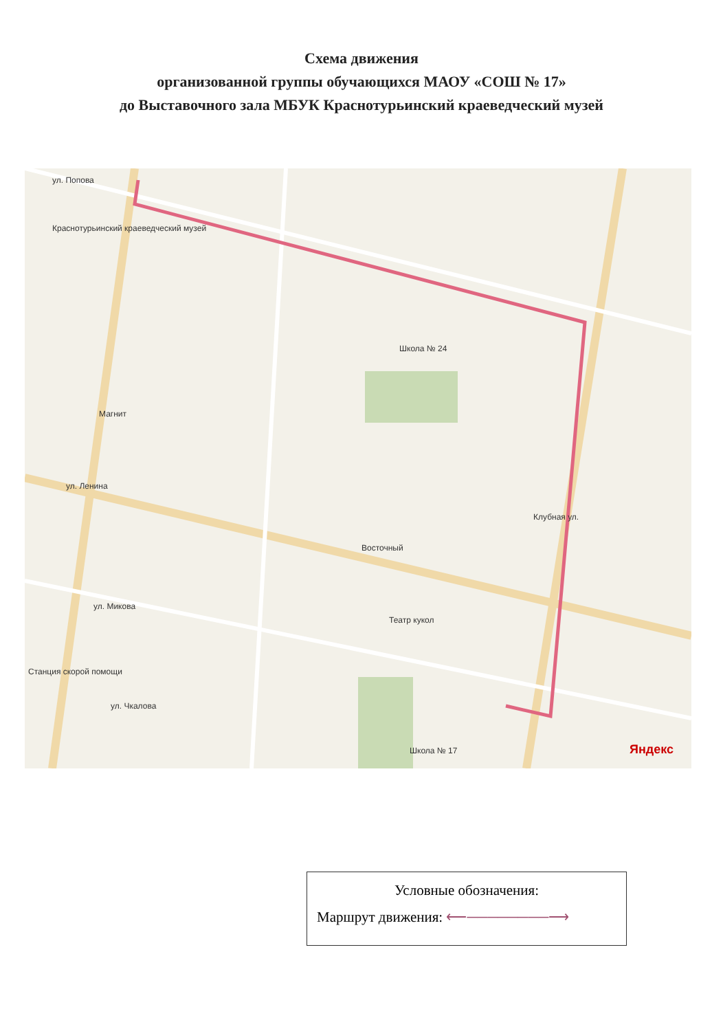Схема движения
организованной группы обучающихся МАОУ «СОШ № 17»
до Выставочного зала МБУК Краснотурьинский краеведческий музей
Краснотурьинский краеведческий музей
Школа № 24
Магнит
Восточный
Театр кукол
Станция скорой помощи
Школа № 17
ул. Попова
ул. Ленина
Клубная ул.
ул. Микова
ул. Чкалова
Яндекс
Условные обозначения:
Маршрут движения: ⟵────────⟶